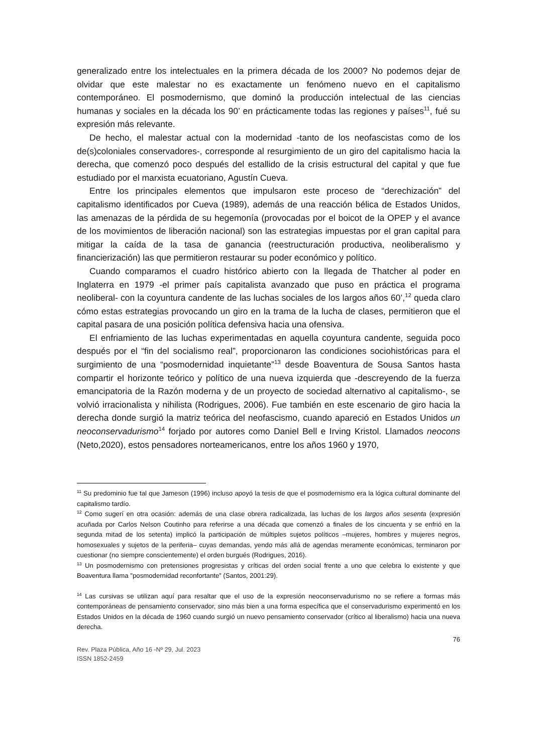generalizado entre los intelectuales en la primera década de los 2000? No podemos dejar de olvidar que este malestar no es exactamente un fenómeno nuevo en el capitalismo contemporáneo. El posmodernismo, que dominó la producción intelectual de las ciencias humanas y sociales en la década los 90’ en prácticamente todas las regiones y países<sup>11</sup>, fué su expresión más relevante.
De hecho, el malestar actual con la modernidad -tanto de los neofascistas como de los de(s)coloniales conservadores-, corresponde al resurgimiento de un giro del capitalismo hacia la derecha, que comenzó poco después del estallido de la crisis estructural del capital y que fue estudiado por el marxista ecuatoriano, Agustín Cueva.
Entre los principales elementos que impulsaron este proceso de “derechización” del capitalismo identificados por Cueva (1989), además de una reacción bélica de Estados Unidos, las amenazas de la pérdida de su hegemonía (provocadas por el boicot de la OPEP y el avance de los movimientos de liberación nacional) son las estrategias impuestas por el gran capital para mitigar la caída de la tasa de ganancia (reestructuración productiva, neoliberalismo y financierización) las que permitieron restaurar su poder económico y político.
Cuando comparamos el cuadro histórico abierto con la llegada de Thatcher al poder en Inglaterra en 1979 -el primer país capitalista avanzado que puso en práctica el programa neoliberal- con la coyuntura candente de las luchas sociales de los largos años 60’,<sup>12</sup> queda claro cómo estas estrategias provocando un giro en la trama de la lucha de clases, permitieron que el capital pasara de una posición política defensiva hacia una ofensiva.
El enfriamiento de las luchas experimentadas en aquella coyuntura candente, seguida poco después por el “fin del socialismo real”, proporcionaron las condiciones sociohistóricas para el surgimiento de una “posmodernidad inquietante”<sup>13</sup> desde Boaventura de Sousa Santos hasta compartir el horizonte teórico y político de una nueva izquierda que -descreyendo de la fuerza emancipatoria de la Razón moderna y de un proyecto de sociedad alternativo al capitalismo-, se volvió irracionalista y nihilista (Rodrigues, 2006). Fue también en este escenario de giro hacia la derecha donde surgió la matriz teórica del neofascismo, cuando apareció en Estados Unidos un neoconservadurismo<sup>14</sup> forjado por autores como Daniel Bell e Irving Kristol. Llamados neocons (Neto,2020), estos pensadores norteamericanos, entre los años 1960 y 1970,
<sup>11</sup> Su predominio fue tal que Jameson (1996) incluso apoyó la tesis de que el posmodernismo era la lógica cultural dominante del capitalismo tardío.
<sup>12</sup> Como sugerí en otra ocasión: además de una clase obrera radicalizada, las luchas de los largos años sesenta (expresión acuñada por Carlos Nelson Coutinho para referirse a una década que comenzó a finales de los cincuenta y se enfrió en la segunda mitad de los setenta) implicó la participación de múltiples sujetos políticos –mujeres, hombres y mujeres negros, homosexuales y sujetos de la periferia– cuyas demandas, yendo más allá de agendas meramente económicas, terminaron por cuestionar (no siempre conscientemente) el orden burgués (Rodrigues, 2016).
<sup>13</sup> Un posmodernismo con pretensiones progresistas y críticas del orden social frente a uno que celebra lo existente y que Boaventura llama "posmodernidad reconfortante” (Santos, 2001:29).
<sup>14</sup> Las cursivas se utilizan aquí para resaltar que el uso de la expresión neoconservadurismo no se refiere a formas más contemporáneas de pensamiento conservador, sino más bien a una forma específica que el conservadurismo experimentó en los Estados Unidos en la década de 1960 cuando surgió un nuevo pensamiento conservador (crítico al liberalismo) hacia una nueva derecha.
76
Rev. Plaza Pública, Año 16 -Nº 29, Jul. 2023
ISSN 1852-2459